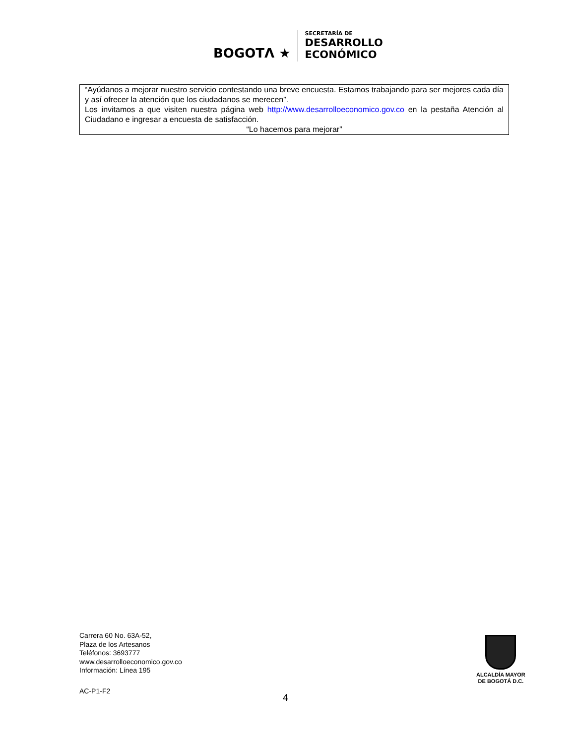BOGOTΛ ★
SECRETARÍA DE
DESARROLLO
ECONÓMICO
“Ayúdanos a mejorar nuestro servicio contestando una breve encuesta. Estamos trabajando para ser mejores cada día y así ofrecer la atención que los ciudadanos se merecen”.
Los invitamos a que visiten nuestra página web http://www.desarrolloeconomico.gov.co en la pestaña Atención al Ciudadano e ingresar a encuesta de satisfacción.
“Lo hacemos para mejorar”
Carrera 60 No. 63A-52,
Plaza de los Artesanos
Teléfonos: 3693777
www.desarrolloeconomico.gov.co
Información: Línea 195
ALCALDÍA MAYOR
DE BOGOTÁ D.C.
AC-P1-F2
4